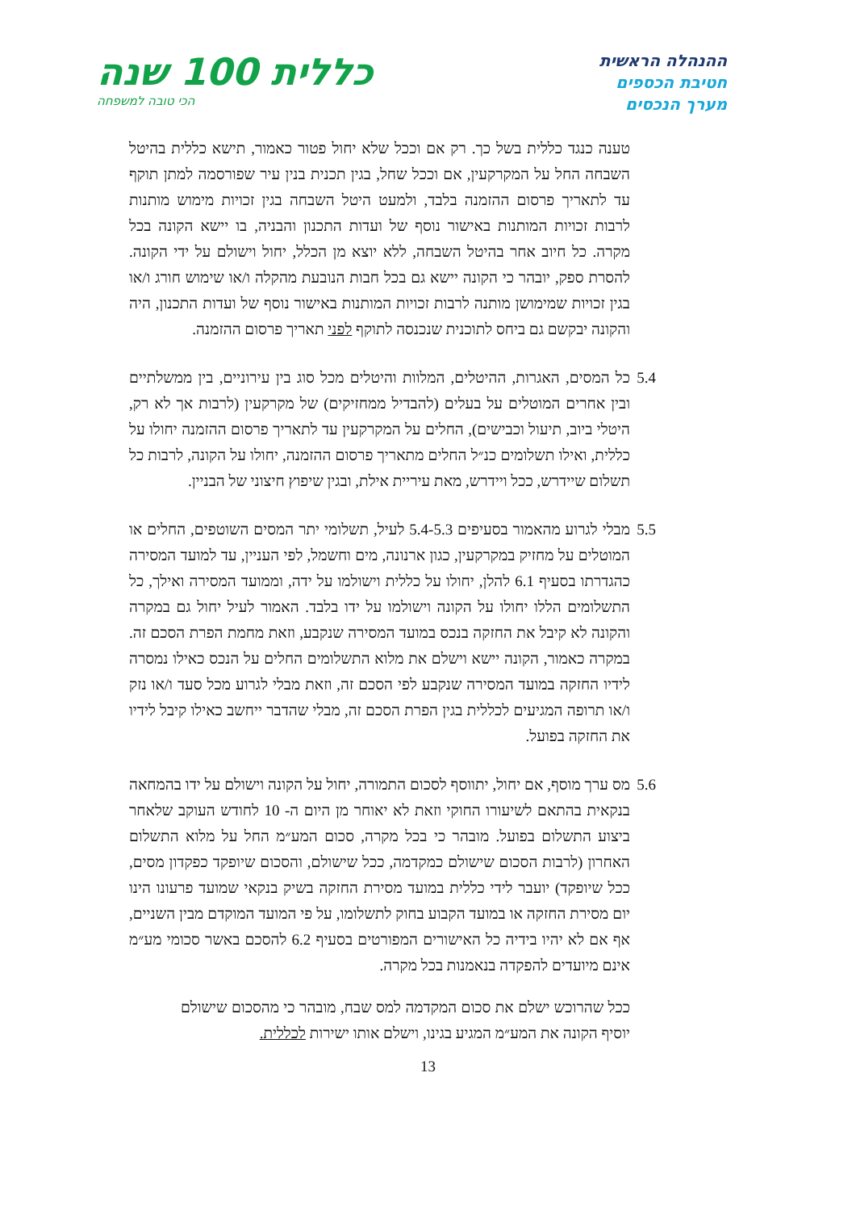ההנהלה הראשית
חטיבת הכספים
מערך הנכסים
כללית 100 שנה
הכי טובה למשפחה
טענה כנגד כללית בשל כך. רק אם וככל שלא יחול פטור כאמור, תישא כללית בהיטל השבחה החל על המקרקעין, אם וככל שחל, בגין תכנית בנין עיר שפורסמה למתן תוקף עד לתאריך פרסום ההזמנה בלבד, ולמעט היטל השבחה בגין זכויות מימוש מותנות לרבות זכויות המותנות באישור נוסף של ועדות התכנון והבניה, בו יישא הקונה בכל מקרה. כל חיוב אחר בהיטל השבחה, ללא יוצא מן הכלל, יחול וישולם על ידי הקונה. להסרת ספק, יובהר כי הקונה יישא גם בכל חבות הנובעת מהקלה ו/או שימוש חורג ו/או בגין זכויות שמימושן מותנה לרבות זכויות המותנות באישור נוסף של ועדות התכנון, היה והקונה יבקשם גם ביחס לתוכנית שנכנסה לתוקף לפני תאריך פרסום ההזמנה.
5.4
כל המסים, האגרות, ההיטלים, המלוות והיטלים מכל סוג בין עירוניים, בין ממשלתיים ובין אחרים המוטלים על בעלים (להבדיל ממחזיקים) של מקרקעין (לרבות אך לא רק, היטלי ביוב, תיעול וכבישים), החלים על המקרקעין עד לתאריך פרסום ההזמנה יחולו על כללית, ואילו תשלומים כנ״ל החלים מתאריך פרסום ההזמנה, יחולו על הקונה, לרבות כל תשלום שיידרש, ככל ויידרש, מאת עיריית אילת, ובגין שיפוץ חיצוני של הבניין.
5.5
מבלי לגרוע מהאמור בסעיפים 5.4-5.3 לעיל, תשלומי יתר המסים השוטפים, החלים או המוטלים על מחזיק במקרקעין, כגון ארנונה, מים וחשמל, לפי העניין, עד למועד המסירה כהגדרתו בסעיף 6.1 להלן, יחולו על כללית וישולמו על ידה, וממועד המסירה ואילך, כל התשלומים הללו יחולו על הקונה וישולמו על ידו בלבד. האמור לעיל יחול גם במקרה והקונה לא קיבל את החזקה בנכס במועד המסירה שנקבע, וזאת מחמת הפרת הסכם זה. במקרה כאמור, הקונה יישא וישלם את מלוא התשלומים החלים על הנכס כאילו נמסרה לידיו החזקה במועד המסירה שנקבע לפי הסכם זה, וזאת מבלי לגרוע מכל סעד ו/או נזק ו/או תרופה המגיעים לכללית בגין הפרת הסכם זה, מבלי שהדבר ייחשב כאילו קיבל לידיו את החזקה בפועל.
5.6
מס ערך מוסף, אם יחול, יתווסף לסכום התמורה, יחול על הקונה וישולם על ידו בהמחאה בנקאית בהתאם לשיעורו החוקי וזאת לא יאוחר מן היום ה- 10 לחודש העוקב שלאחר ביצוע התשלום בפועל. מובהר כי בכל מקרה, סכום המע״מ החל על מלוא התשלום האחרון (לרבות הסכום שישולם כמקדמה, ככל שישולם, והסכום שיופקד כפקדון מסים, ככל שיופקד) יועבר לידי כללית במועד מסירת החזקה בשיק בנקאי שמועד פרעונו הינו יום מסירת החזקה או במועד הקבוע בחוק לתשלומו, על פי המועד המוקדם מבין השניים, אף אם לא יהיו בידיה כל האישורים המפורטים בסעיף 6.2 להסכם באשר סכומי מע״מ אינם מיועדים להפקדה בנאמנות בכל מקרה.
ככל שהרוכש ישלם את סכום המקדמה למס שבח, מובהר כי מהסכום שישולם יוסיף הקונה את המע״מ המגיע בגינו, וישלם אותו ישירות לכללית.
13